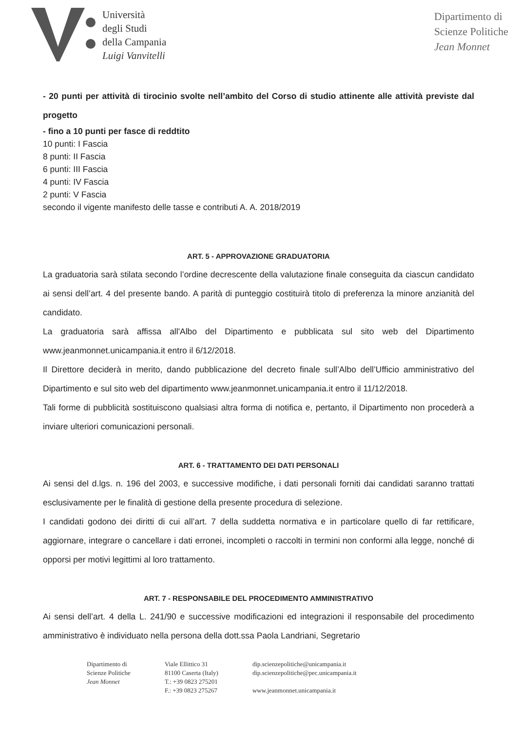Università
degli Studi
della Campania
Luigi Vanvitelli
Dipartimento di
Scienze Politiche
Jean Monnet
- 20 punti per attività di tirocinio svolte nell’ambito del Corso di studio attinente alle attività previste dal progetto
- fino a 10 punti per fasce di reddtito
10 punti: I Fascia
8 punti: II Fascia
6 punti: III Fascia
4 punti: IV Fascia
2 punti: V Fascia
secondo il vigente manifesto delle tasse e contributi A. A. 2018/2019
ART. 5 - APPROVAZIONE GRADUATORIA
La graduatoria sarà stilata secondo l’ordine decrescente della valutazione finale conseguita da ciascun candidato ai sensi dell’art. 4 del presente bando. A parità di punteggio costituirà titolo di preferenza la minore anzianità del candidato.
La graduatoria sarà affissa all'Albo del Dipartimento e pubblicata sul sito web del Dipartimento www.jeanmonnet.unicampania.it entro il 6/12/2018.
Il Direttore deciderà in merito, dando pubblicazione del decreto finale sull’Albo dell’Ufficio amministrativo del Dipartimento e sul sito web del dipartimento www.jeanmonnet.unicampania.it entro il 11/12/2018.
Tali forme di pubblicità sostituiscono qualsiasi altra forma di notifica e, pertanto, il Dipartimento non procederà a inviare ulteriori comunicazioni personali.
ART. 6 - TRATTAMENTO DEI DATI PERSONALI
Ai sensi del d.lgs. n. 196 del 2003, e successive modifiche, i dati personali forniti dai candidati saranno trattati esclusivamente per le finalità di gestione della presente procedura di selezione.
I candidati godono dei diritti di cui all’art. 7 della suddetta normativa e in particolare quello di far rettificare, aggiornare, integrare o cancellare i dati erronei, incompleti o raccolti in termini non conformi alla legge, nonché di opporsi per motivi legittimi al loro trattamento.
ART. 7 - RESPONSABILE DEL PROCEDIMENTO AMMINISTRATIVO
Ai sensi dell’art. 4 della L. 241/90 e successive modificazioni ed integrazioni il responsabile del procedimento amministrativo è individuato nella persona della dott.ssa Paola Landriani, Segretario
Dipartimento di
Scienze Politiche
Jean Monnet
Viale Ellittico 31
81100 Caserta (Italy)
T.: +39 0823 275201
F.: +39 0823 275267
dip.scienzepolitiche@unicampania.it
dip.scienzepolitiche@pec.unicampania.it
www.jeanmonnet.unicampania.it